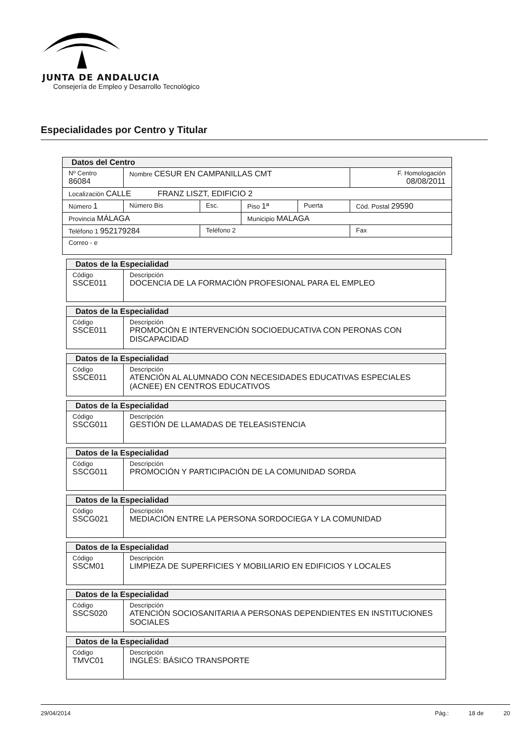JUNTA DE ANDALUCIA
Consejería de Empleo y Desarrollo Tecnológico
Especialidades por Centro y Titular
| Datos del Centro | | | | | |
| Nº Centro 86084 | Nombre CESUR EN CAMPANILLAS CMT | | | | F. Homologación 08/08/2011 |
| Localización CALLE FRANZ LISZT, EDIFICIO 2 | | | | | |
| Número 1 | Número Bis | Esc. | Piso 1ª | Puerta | Cód. Postal 29590 |
| Provincia MÁLAGA | | | Municipio MALAGA | | |
| Teléfono 1 952179284 | | Teléfono 2 | | | Fax |
| Correo - e | | | | | |
| Datos de la Especialidad | |
| Código SSCE011 | Descripción DOCENCIA DE LA FORMACIÓN PROFESIONAL PARA EL EMPLEO |
| Datos de la Especialidad | |
| Código SSCE011 | Descripción PROMOCIÓN E INTERVENCIÓN SOCIOEDUCATIVA CON PERONAS CON DISCAPACIDAD |
| Datos de la Especialidad | |
| Código SSCE011 | Descripción ATENCIÓN AL ALUMNADO CON NECESIDADES EDUCATIVAS ESPECIALES (ACNEE) EN CENTROS EDUCATIVOS |
| Datos de la Especialidad | |
| Código SSCG011 | Descripción GESTIÓN DE LLAMADAS DE TELEASISTENCIA |
| Datos de la Especialidad | |
| Código SSCG011 | Descripción PROMOCIÓN Y PARTICIPACIÓN DE LA COMUNIDAD SORDA |
| Datos de la Especialidad | |
| Código SSCG021 | Descripción MEDIACIÓN ENTRE LA PERSONA SORDOCIEGA Y LA COMUNIDAD |
| Datos de la Especialidad | |
| Código SSCM01 | Descripción LIMPIEZA DE SUPERFICIES Y MOBILIARIO EN EDIFICIOS Y LOCALES |
| Datos de la Especialidad | |
| Código SSCS020 | Descripción ATENCIÓN SOCIOSANITARIA A PERSONAS DEPENDIENTES EN INSTITUCIONES SOCIALES |
| Datos de la Especialidad | |
| Código TMVC01 | Descripción INGLÉS: BÁSICO TRANSPORTE |
29/04/2014 Pág.: 18 de 20